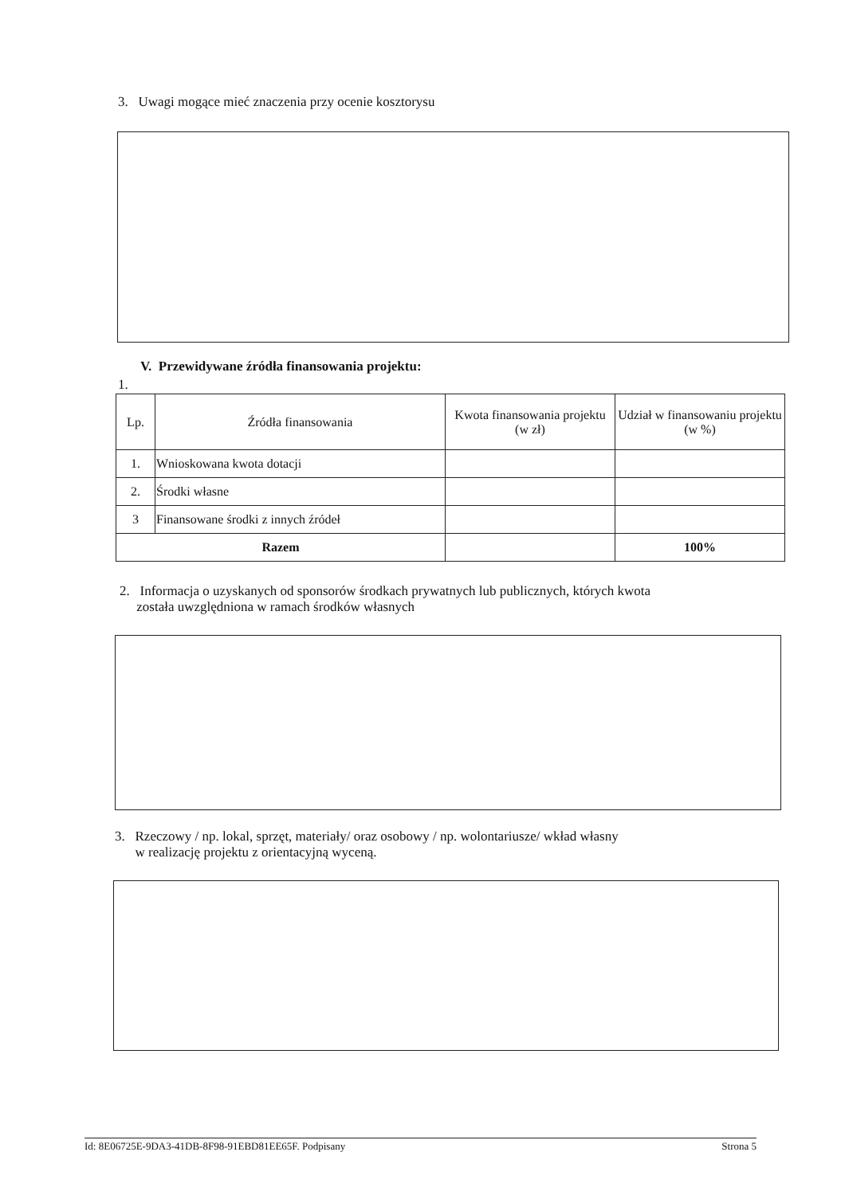3. Uwagi mogące mieć znaczenia przy ocenie kosztorysu
V. Przewidywane źródła finansowania projektu:
1.
| Lp. | Źródła finansowania | Kwota finansowania projektu (w zł) | Udział w finansowaniu projektu (w %) |
| --- | --- | --- | --- |
| 1. | Wnioskowana kwota dotacji | | |
| 2. | Środki własne | | |
| 3 | Finansowane środki z innych źródeł | | |
| Razem | | | 100% |
2. Informacja o uzyskanych od sponsorów środkach prywatnych lub publicznych, których kwota
została uwzględniona w ramach środków własnych
3. Rzeczowy / np. lokal, sprzęt, materiały/ oraz osobowy / np. wolontariusze/ wkład własny
w realizację projektu z orientacyjną wyceną.
Id: 8E06725E-9DA3-41DB-8F98-91EBD81EE65F. Podpisany Strona 5